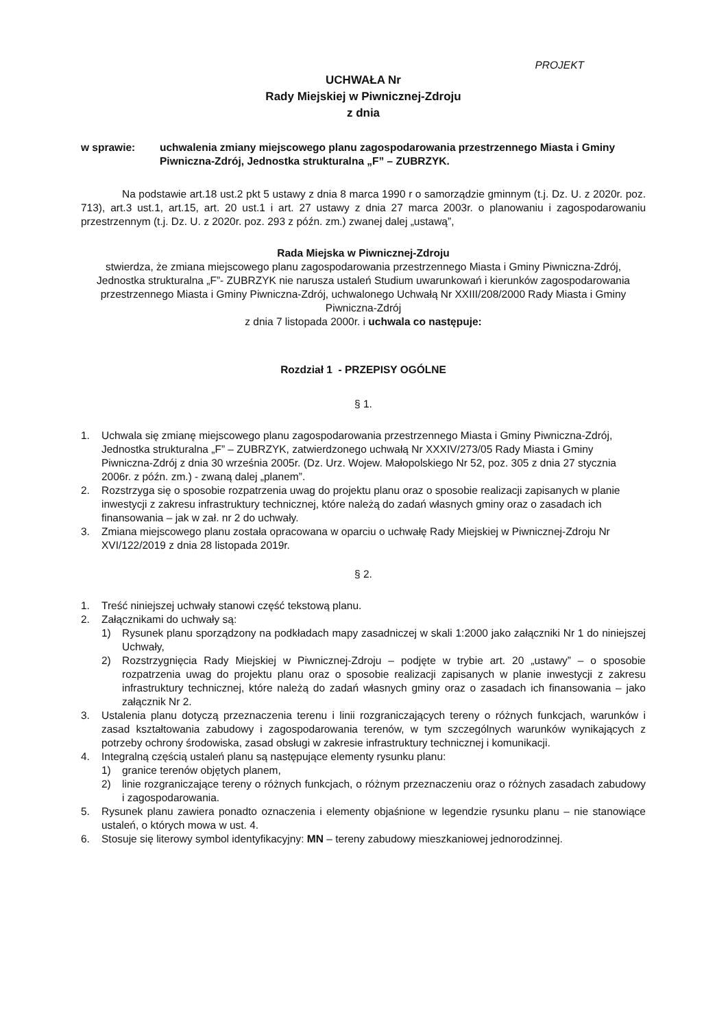PROJEKT
UCHWAŁA Nr
Rady Miejskiej w Piwnicznej-Zdroju
z dnia
w sprawie: uchwalenia zmiany miejscowego planu zagospodarowania przestrzennego Miasta i Gminy Piwniczna-Zdrój, Jednostka strukturalna „F” – ZUBRZYK.
Na podstawie art.18 ust.2 pkt 5 ustawy z dnia 8 marca 1990 r o samorządzie gminnym (t.j. Dz. U. z 2020r. poz. 713), art.3 ust.1, art.15, art. 20 ust.1 i art. 27 ustawy z dnia 27 marca 2003r. o planowaniu i zagospodarowaniu przestrzennym (t.j. Dz. U. z 2020r. poz. 293 z późn. zm.) zwanej dalej „ustawą”,
Rada Miejska w Piwnicznej-Zdroju
stwierdza, że zmiana miejscowego planu zagospodarowania przestrzennego Miasta i Gminy Piwniczna-Zdrój, Jednostka strukturalna „F”- ZUBRZYK nie narusza ustaleń Studium uwarunkowań i kierunków zagospodarowania przestrzennego Miasta i Gminy Piwniczna-Zdrój, uchwalonego Uchwałą Nr XXIII/208/2000 Rady Miasta i Gminy Piwniczna-Zdrój
z dnia 7 listopada 2000r. i uchwala co następuje:
Rozdział 1 - PRZEPISY OGÓLNE
§ 1.
1. Uchwala się zmianę miejscowego planu zagospodarowania przestrzennego Miasta i Gminy Piwniczna-Zdrój, Jednostka strukturalna „F” – ZUBRZYK, zatwierdzonego uchwałą Nr XXXIV/273/05 Rady Miasta i Gminy Piwniczna-Zdrój z dnia 30 września 2005r. (Dz. Urz. Wojew. Małopolskiego Nr 52, poz. 305 z dnia 27 stycznia 2006r. z późn. zm.) - zwaną dalej „planem”.
2. Rozstrzyga się o sposobie rozpatrzenia uwag do projektu planu oraz o sposobie realizacji zapisanych w planie inwestycji z zakresu infrastruktury technicznej, które należą do zadań własnych gminy oraz o zasadach ich finansowania – jak w zał. nr 2 do uchwały.
3. Zmiana miejscowego planu została opracowana w oparciu o uchwałę Rady Miejskiej w Piwnicznej-Zdroju Nr XVI/122/2019 z dnia 28 listopada 2019r.
§ 2.
1. Treść niniejszej uchwały stanowi część tekstową planu.
2. Załącznikami do uchwały są:
1) Rysunek planu sporządzony na podkładach mapy zasadniczej w skali 1:2000 jako załączniki Nr 1 do niniejszej Uchwały,
2) Rozstrzygnięcia Rady Miejskiej w Piwnicznej-Zdroju – podjęte w trybie art. 20 „ustawy” – o sposobie rozpatrzenia uwag do projektu planu oraz o sposobie realizacji zapisanych w planie inwestycji z zakresu infrastruktury technicznej, które należą do zadań własnych gminy oraz o zasadach ich finansowania – jako załącznik Nr 2.
3. Ustalenia planu dotyczą przeznaczenia terenu i linii rozgraniczających tereny o różnych funkcjach, warunków i zasad kształtowania zabudowy i zagospodarowania terenów, w tym szczególnych warunków wynikających z potrzeby ochrony środowiska, zasad obsługi w zakresie infrastruktury technicznej i komunikacji.
4. Integralną częścią ustaleń planu są następujące elementy rysunku planu:
1) granice terenów objętych planem,
2) linie rozgraniczające tereny o różnych funkcjach, o różnym przeznaczeniu oraz o różnych zasadach zabudowy i zagospodarowania.
5. Rysunek planu zawiera ponadto oznaczenia i elementy objaśnione w legendzie rysunku planu – nie stanowiące ustaleń, o których mowa w ust. 4.
6. Stosuje się literowy symbol identyfikacyjny: MN – tereny zabudowy mieszkaniowej jednorodzinnej.